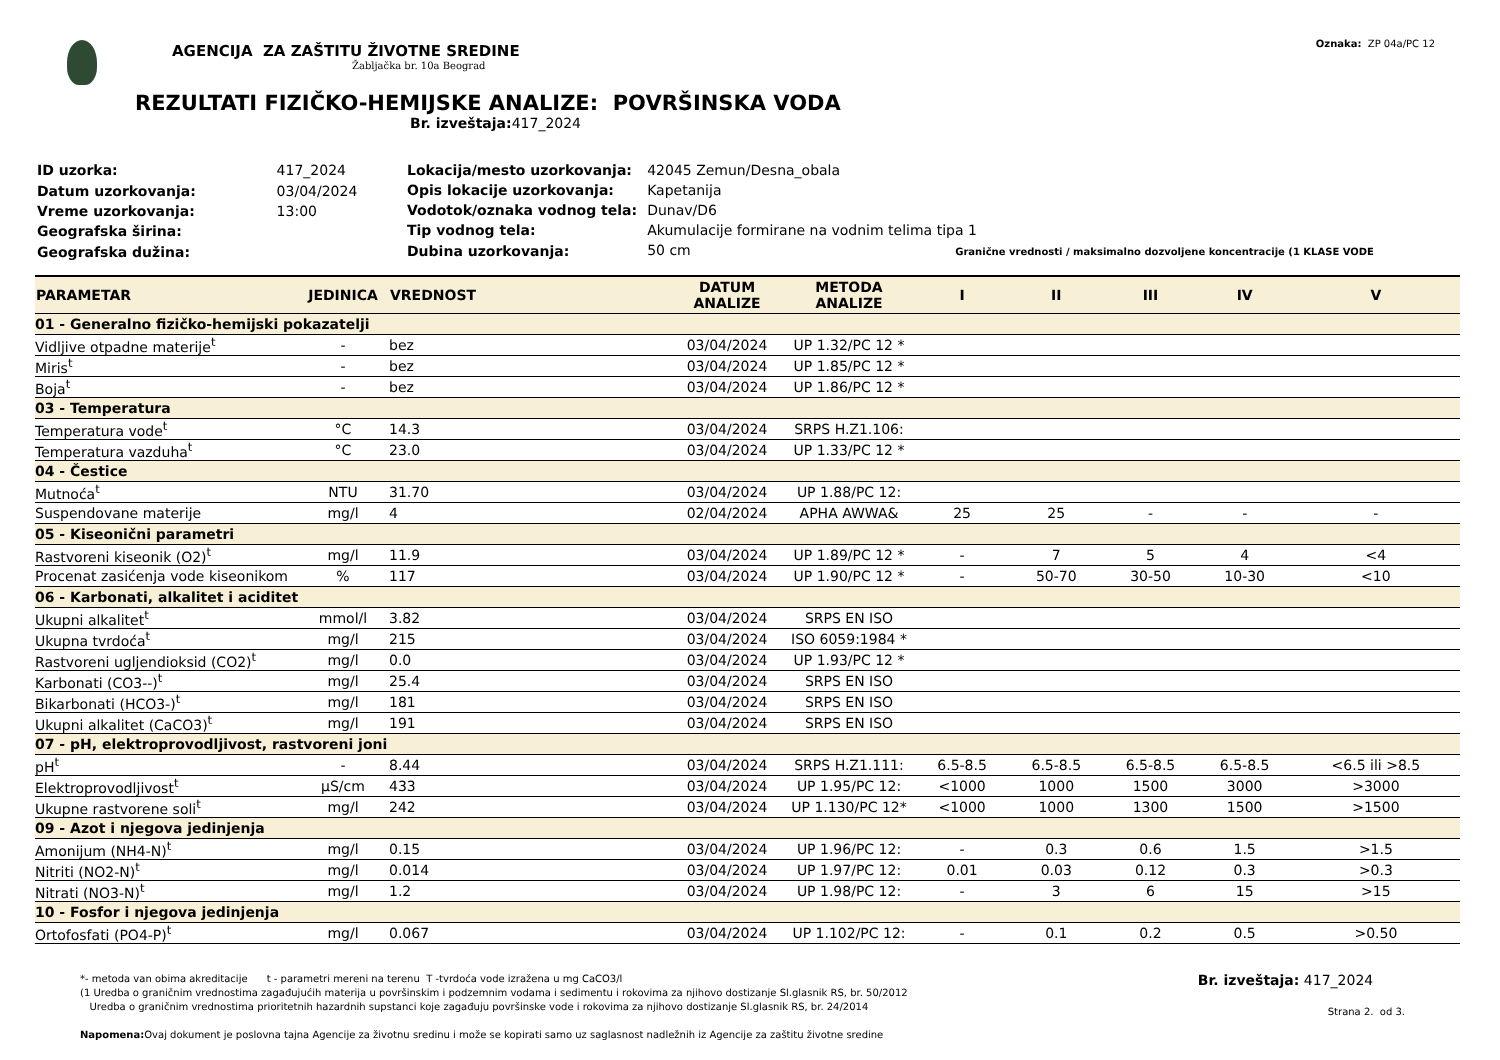AGENCIJA ZA ZAŠTITU ŽIVOTNE SREDINE
Žabljačka br. 10a Beograd
Oznaka: ZP 04a/PC 12
REZULTATI FIZIČKO-HEMIJSKE ANALIZE: POVRŠINSKA VODA
Br. izveštaja: 417_2024
| ID uzorka: | 417_2024 |
| Datum uzorkovanja: | 03/04/2024 |
| Vreme uzorkovanja: | 13:00 |
| Geografska širina: | |
| Geografska dužina: | |
| Lokacija/mesto uzorkovanja: | 42045 Zemun/Desna_obala |
| Opis lokacije uzorkovanja: | Kapetanija |
| Vodotok/oznaka vodnog tela: | Dunav/D6 |
| Tip vodnog tela: | Akumulacije formirane na vodnim telima tipa 1 |
| Dubina uzorkovanja: | 50 cm Granične vrednosti / maksimalno dozvoljene koncentracije (1 KLASE VODE |
| PARAMETAR | JEDINICA | VREDNOST | DATUM ANALIZE | METODA ANALIZE | I | II | III | IV | V |
| --- | --- | --- | --- | --- | --- | --- | --- | --- | --- |
| 01 - Generalno fizičko-hemijski pokazatelji | | | | | | | | | |
| Vidljive otpadne materije<sup>t</sup> | - | bez | 03/04/2024 | UP 1.32/PC 12 * | | | | | |
| Miris<sup>t</sup> | - | bez | 03/04/2024 | UP 1.85/PC 12 * | | | | | |
| Boja<sup>t</sup> | - | bez | 03/04/2024 | UP 1.86/PC 12 * | | | | | |
| 03 - Temperatura | | | | | | | | | |
| Temperatura vode<sup>t</sup> | °C | 14.3 | 03/04/2024 | SRPS H.Z1.106: | | | | | |
| Temperatura vazduha<sup>t</sup> | °C | 23.0 | 03/04/2024 | UP 1.33/PC 12 * | | | | | |
| 04 - Čestice | | | | | | | | | |
| Mutnoća<sup>t</sup> | NTU | 31.70 | 03/04/2024 | UP 1.88/PC 12: | | | | | |
| Suspendovane materije | mg/l | 4 | 02/04/2024 | APHA AWWA& | 25 | 25 | - | - | - |
| 05 - Kiseonični parametri | | | | | | | | | |
| Rastvoreni kiseonik (O2)<sup>t</sup> | mg/l | 11.9 | 03/04/2024 | UP 1.89/PC 12 * | - | 7 | 5 | 4 | <4 |
| Procenat zasićenja vode kiseonikom | % | 117 | 03/04/2024 | UP 1.90/PC 12 * | - | 50-70 | 30-50 | 10-30 | <10 |
| 06 - Karbonati, alkalitet i aciditet | | | | | | | | | |
| Ukupni alkalitet<sup>t</sup> | mmol/l | 3.82 | 03/04/2024 | SRPS EN ISO | | | | | |
| Ukupna tvrdoća<sup>t</sup> | mg/l | 215 | 03/04/2024 | ISO 6059:1984 * | | | | | |
| Rastvoreni ugljendioksid (CO2)<sup>t</sup> | mg/l | 0.0 | 03/04/2024 | UP 1.93/PC 12 * | | | | | |
| Karbonati (CO3--)<sup>t</sup> | mg/l | 25.4 | 03/04/2024 | SRPS EN ISO | | | | | |
| Bikarbonati (HCO3-)<sup>t</sup> | mg/l | 181 | 03/04/2024 | SRPS EN ISO | | | | | |
| Ukupni alkalitet (CaCO3)<sup>t</sup> | mg/l | 191 | 03/04/2024 | SRPS EN ISO | | | | | |
| 07 - pH, elektroprovodljivost, rastvoreni joni | | | | | | | | | |
| pH<sup>t</sup> | - | 8.44 | 03/04/2024 | SRPS H.Z1.111: | 6.5-8.5 | 6.5-8.5 | 6.5-8.5 | 6.5-8.5 | <6.5 ili >8.5 |
| Elektroprovodljivost<sup>t</sup> | µS/cm | 433 | 03/04/2024 | UP 1.95/PC 12: | <1000 | 1000 | 1500 | 3000 | >3000 |
| Ukupne rastvorene soli<sup>t</sup> | mg/l | 242 | 03/04/2024 | UP 1.130/PC 12* | <1000 | 1000 | 1300 | 1500 | >1500 |
| 09 - Azot i njegova jedinjenja | | | | | | | | | |
| Amonijum (NH4-N)<sup>t</sup> | mg/l | 0.15 | 03/04/2024 | UP 1.96/PC 12: | - | 0.3 | 0.6 | 1.5 | >1.5 |
| Nitriti (NO2-N)<sup>t</sup> | mg/l | 0.014 | 03/04/2024 | UP 1.97/PC 12: | 0.01 | 0.03 | 0.12 | 0.3 | >0.3 |
| Nitrati (NO3-N)<sup>t</sup> | mg/l | 1.2 | 03/04/2024 | UP 1.98/PC 12: | - | 3 | 6 | 15 | >15 |
| 10 - Fosfor i njegova jedinjenja | | | | | | | | | |
| Ortofosfati (PO4-P)<sup>t</sup> | mg/l | 0.067 | 03/04/2024 | UP 1.102/PC 12: | - | 0.1 | 0.2 | 0.5 | >0.50 |
*- metoda van obima akreditacije t - parametri mereni na terenu T -tvrdoća vode izražena u mg CaCO3/l
(1 Uredba o graničnim vrednostima zagađujućih materija u površinskim i podzemnim vodama i sedimentu i rokovima za njihovo dostizanje Sl.glasnik RS, br. 50/2012
Uredba o graničnim vrednostima prioritetnih hazardnih supstanci koje zagađuju površinske vode i rokovima za njihovo dostizanje Sl.glasnik RS, br. 24/2014
Napomena: Ovaj dokument je poslovna tajna Agencije za životnu sredinu i može se kopirati samo uz saglasnost nadležnih iz Agencije za zaštitu životne sredine
Br. izveštaja: 417_2024
Strana 2. od 3.